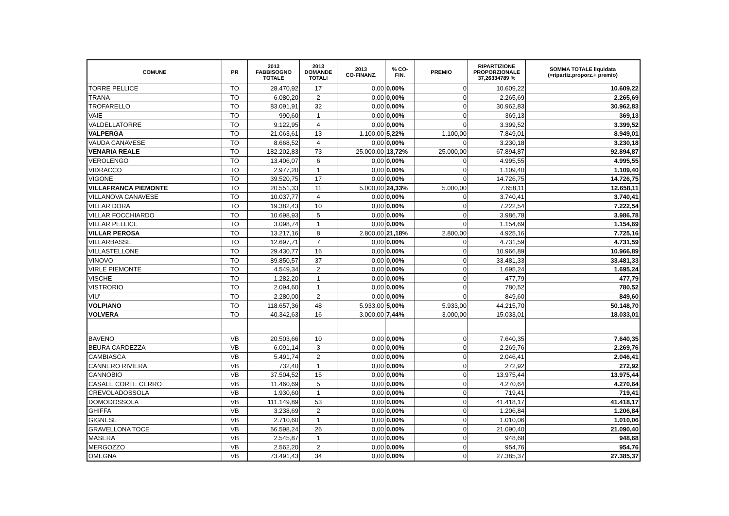| COMUNE | PR | 2013 FABBISOGNO TOTALE | 2013 DOMANDE TOTALI | 2013 CO-FINANZ. | % CO- FIN. | PREMIO | RIPARTIZIONE PROPORZIONALE 37,26334789 % | SOMMA TOTALE liquidata (=ripartiz.proporz.+ premio) |
| --- | --- | --- | --- | --- | --- | --- | --- | --- |
| TORRE PELLICE | TO | 28.470,92 | 17 | 0,00 | 0,00% | 0 | 10.609,22 | 10.609,22 |
| TRANA | TO | 6.080,20 | 2 | 0,00 | 0,00% | 0 | 2.265,69 | 2.265,69 |
| TROFARELLO | TO | 83.091,91 | 32 | 0,00 | 0,00% | 0 | 30.962,83 | 30.962,83 |
| VAIE | TO | 990,60 | 1 | 0,00 | 0,00% | 0 | 369,13 | 369,13 |
| VALDELLATORRE | TO | 9.122,95 | 4 | 0,00 | 0,00% | 0 | 3.399,52 | 3.399,52 |
| VALPERGA | TO | 21.063,61 | 13 | 1.100,00 | 5,22% | 1.100,00 | 7.849,01 | 8.949,01 |
| VAUDA CANAVESE | TO | 8.668,52 | 4 | 0,00 | 0,00% | 0 | 3.230,18 | 3.230,18 |
| VENARIA REALE | TO | 182.202,83 | 73 | 25.000,00 | 13,72% | 25.000,00 | 67.894,87 | 92.894,87 |
| VEROLENGO | TO | 13.406,07 | 6 | 0,00 | 0,00% | 0 | 4.995,55 | 4.995,55 |
| VIDRACCO | TO | 2.977,20 | 1 | 0,00 | 0,00% | 0 | 1.109,40 | 1.109,40 |
| VIGONE | TO | 39.520,75 | 17 | 0,00 | 0,00% | 0 | 14.726,75 | 14.726,75 |
| VILLAFRANCA PIEMONTE | TO | 20.551,33 | 11 | 5.000,00 | 24,33% | 5.000,00 | 7.658,11 | 12.658,11 |
| VILLANOVA CANAVESE | TO | 10.037,77 | 4 | 0,00 | 0,00% | 0 | 3.740,41 | 3.740,41 |
| VILLAR DORA | TO | 19.382,43 | 10 | 0,00 | 0,00% | 0 | 7.222,54 | 7.222,54 |
| VILLAR FOCCHIARDO | TO | 10.698,93 | 5 | 0,00 | 0,00% | 0 | 3.986,78 | 3.986,78 |
| VILLAR PELLICE | TO | 3.098,74 | 1 | 0,00 | 0,00% | 0 | 1.154,69 | 1.154,69 |
| VILLAR PEROSA | TO | 13.217,16 | 8 | 2.800,00 | 21,18% | 2.800,00 | 4.925,16 | 7.725,16 |
| VILLARBASSE | TO | 12.697,71 | 7 | 0,00 | 0,00% | 0 | 4.731,59 | 4.731,59 |
| VILLASTELLONE | TO | 29.430,77 | 16 | 0,00 | 0,00% | 0 | 10.966,89 | 10.966,89 |
| VINOVO | TO | 89.850,57 | 37 | 0,00 | 0,00% | 0 | 33.481,33 | 33.481,33 |
| VIRLE PIEMONTE | TO | 4.549,34 | 2 | 0,00 | 0,00% | 0 | 1.695,24 | 1.695,24 |
| VISCHE | TO | 1.282,20 | 1 | 0,00 | 0,00% | 0 | 477,79 | 477,79 |
| VISTRORIO | TO | 2.094,60 | 1 | 0,00 | 0,00% | 0 | 780,52 | 780,52 |
| VIU' | TO | 2.280,00 | 2 | 0,00 | 0,00% | 0 | 849,60 | 849,60 |
| VOLPIANO | TO | 118.657,36 | 48 | 5.933,00 | 5,00% | 5.933,00 | 44.215,70 | 50.148,70 |
| VOLVERA | TO | 40.342,63 | 16 | 3.000,00 | 7,44% | 3.000,00 | 15.033,01 | 18.033,01 |
| BAVENO | VB | 20.503,66 | 10 | 0,00 | 0,00% | 0 | 7.640,35 | 7.640,35 |
| BEURA CARDEZZA | VB | 6.091,14 | 3 | 0,00 | 0,00% | 0 | 2.269,76 | 2.269,76 |
| CAMBIASCA | VB | 5.491,74 | 2 | 0,00 | 0,00% | 0 | 2.046,41 | 2.046,41 |
| CANNERO RIVIERA | VB | 732,40 | 1 | 0,00 | 0,00% | 0 | 272,92 | 272,92 |
| CANNOBIO | VB | 37.504,52 | 15 | 0,00 | 0,00% | 0 | 13.975,44 | 13.975,44 |
| CASALE CORTE CERRO | VB | 11.460,69 | 5 | 0,00 | 0,00% | 0 | 4.270,64 | 4.270,64 |
| CREVOLADOSSOLA | VB | 1.930,60 | 1 | 0,00 | 0,00% | 0 | 719,41 | 719,41 |
| DOMODOSSOLA | VB | 111.149,89 | 53 | 0,00 | 0,00% | 0 | 41.418,17 | 41.418,17 |
| GHIFFA | VB | 3.238,69 | 2 | 0,00 | 0,00% | 0 | 1.206,84 | 1.206,84 |
| GIGNESE | VB | 2.710,60 | 1 | 0,00 | 0,00% | 0 | 1.010,06 | 1.010,06 |
| GRAVELLONA TOCE | VB | 56.598,24 | 26 | 0,00 | 0,00% | 0 | 21.090,40 | 21.090,40 |
| MASERA | VB | 2.545,87 | 1 | 0,00 | 0,00% | 0 | 948,68 | 948,68 |
| MERGOZZO | VB | 2.562,20 | 2 | 0,00 | 0,00% | 0 | 954,76 | 954,76 |
| OMEGNA | VB | 73.491,43 | 34 | 0,00 | 0,00% | 0 | 27.385,37 | 27.385,37 |